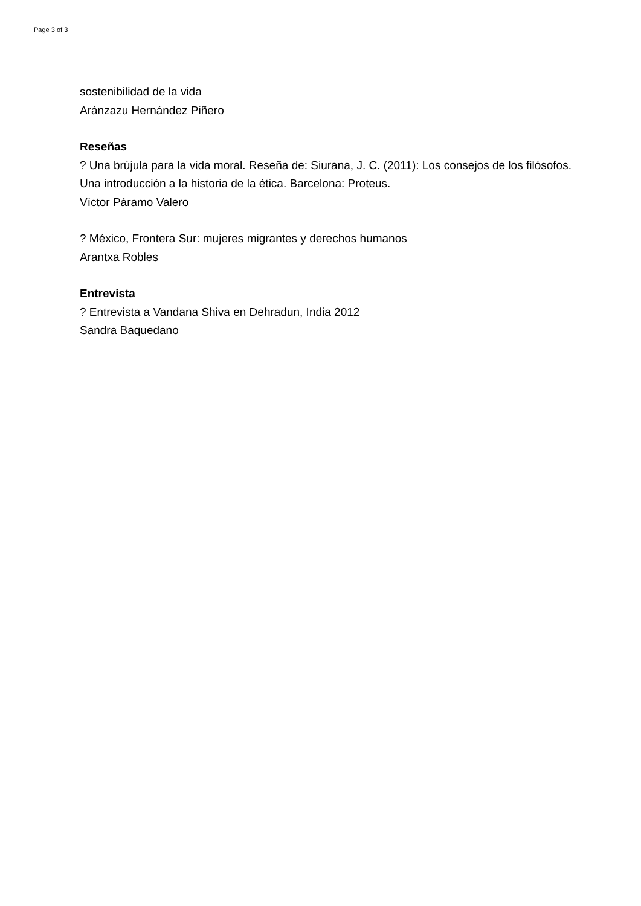Page 3 of 3
sostenibilidad de la vida
Aránzazu Hernández Piñero
Reseñas
? Una brújula para la vida moral. Reseña de: Siurana, J. C. (2011): Los consejos de los filósofos. Una introducción a la historia de la ética. Barcelona: Proteus.
Víctor Páramo Valero
? México, Frontera Sur: mujeres migrantes y derechos humanos
Arantxa Robles
Entrevista
? Entrevista a Vandana Shiva en Dehradun, India 2012
Sandra Baquedano